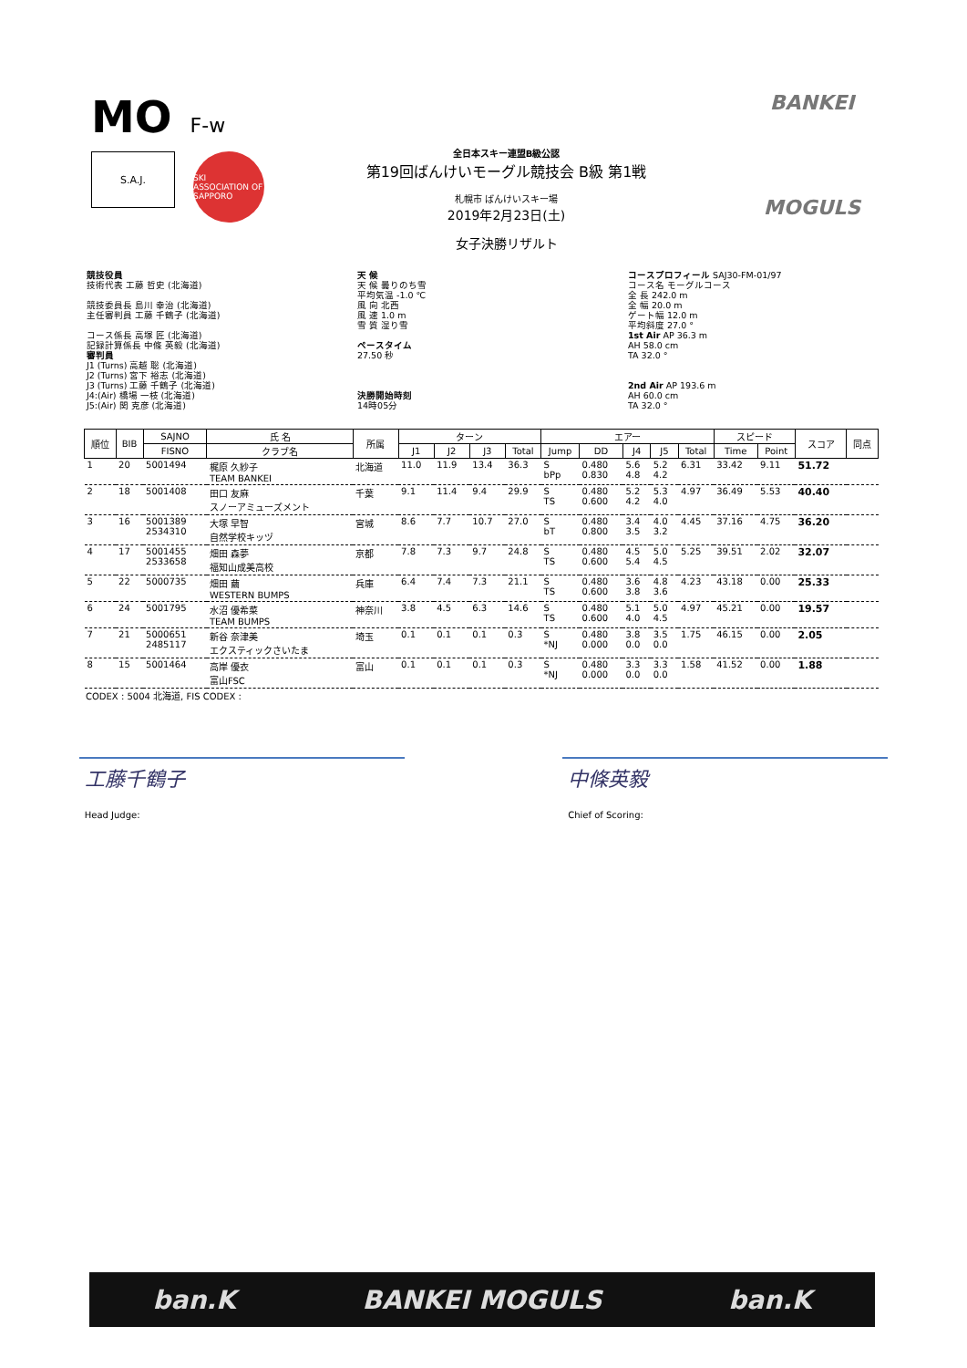MO F-w
S.A.J.
SKI ASSOCIATION OF SAPPORO
全日本スキー連盟B級公認
第19回ばんけいモーグル競技会 B級 第1戦
札幌市 ばんけいスキー場
2019年2月23日(土)
女子決勝リザルト
BANKEI
MOGULS
競技役員
技術代表 工藤 哲史 (北海道)
競技委員長 島川 幸治 (北海道)
主任審判員 工藤 千鶴子 (北海道)
コース係長 高塚 匠 (北海道)
記録計算係長 中條 英毅 (北海道)
審判員
J1 (Turns) 高越 聡 (北海道)
J2 (Turns) 宮下 裕志 (北海道)
J3 (Turns) 工藤 千鶴子 (北海道)
J4:(Air) 橋場 一枝 (北海道)
J5:(Air) 関 克彦 (北海道)
天 候
天 候 曇りのち雪
平均気温 -1.0 ℃
風 向 北西
風 速 1.0 m
雪 質 湿り雪
ペースタイム
27.50 秒
決勝開始時刻
14時05分
コースプロフィール SAJ30-FM-01/97
コース名 モーグルコース
全 長 242.0 m
全 幅 20.0 m
ゲート幅 12.0 m
平均斜度 27.0 °
1st Air AP 36.3 m
AH 58.0 cm
TA 32.0 °
2nd Air AP 193.6 m
AH 60.0 cm
TA 32.0 °
| 順位 | BIB | SAJNO | 氏 名 | 所属 | ターン | | | | エアー | | | | | スピード | | スコア | 同点 |
| --- | --- | --- | --- | --- | --- | --- | --- | --- | --- | --- | --- | --- | --- | --- | --- | --- | --- |
| | | FISNO | クラブ名 | | J1 | J2 | J3 | Total | Jump | DD | J4 | J5 | Total | Time | Point | | |
| 1 | 20 | 5001494 | 梶原 久紗子 TEAM BANKEI | 北海道 | 11.0 | 11.9 | 13.4 | 36.3 | S bPp | 0.480 0.830 | 5.6 4.8 | 5.2 4.2 | 6.31 | 33.42 | 9.11 | 51.72 | |
| 2 | 18 | 5001408 | 田口 友麻 スノーアミューズメント | 千葉 | 9.1 | 11.4 | 9.4 | 29.9 | S TS | 0.480 0.600 | 5.2 4.2 | 5.3 4.0 | 4.97 | 36.49 | 5.53 | 40.40 | |
| 3 | 16 | 5001389 2534310 | 大塚 早智 自然学校キッヅ | 宮城 | 8.6 | 7.7 | 10.7 | 27.0 | S bT | 0.480 0.800 | 3.4 3.5 | 4.0 3.2 | 4.45 | 37.16 | 4.75 | 36.20 | |
| 4 | 17 | 5001455 2533658 | 畑田 森夢 福知山成美高校 | 京都 | 7.8 | 7.3 | 9.7 | 24.8 | S TS | 0.480 0.600 | 4.5 5.4 | 5.0 4.5 | 5.25 | 39.51 | 2.02 | 32.07 | |
| 5 | 22 | 5000735 | 畑田 繭 WESTERN BUMPS | 兵庫 | 6.4 | 7.4 | 7.3 | 21.1 | S TS | 0.480 0.600 | 3.6 3.8 | 4.8 3.6 | 4.23 | 43.18 | 0.00 | 25.33 | |
| 6 | 24 | 5001795 | 水沼 優希菜 TEAM BUMPS | 神奈川 | 3.8 | 4.5 | 6.3 | 14.6 | S TS | 0.480 0.600 | 5.1 4.0 | 5.0 4.5 | 4.97 | 45.21 | 0.00 | 19.57 | |
| 7 | 21 | 5000651 2485117 | 新谷 奈津美 エクスティックさいたま | 埼玉 | 0.1 | 0.1 | 0.1 | 0.3 | S *NJ | 0.480 0.000 | 3.8 0.0 | 3.5 0.0 | 1.75 | 46.15 | 0.00 | 2.05 | |
| 8 | 15 | 5001464 | 高岸 優衣 富山FSC | 富山 | 0.1 | 0.1 | 0.1 | 0.3 | S *NJ | 0.480 0.000 | 3.3 0.0 | 3.3 0.0 | 1.58 | 41.52 | 0.00 | 1.88 | |
CODEX : 5004 北海道, FIS CODEX :
工藤千鶴子
Head Judge:
中條英毅
Chief of Scoring:
ban.K BANKEI MOGULS ban.K